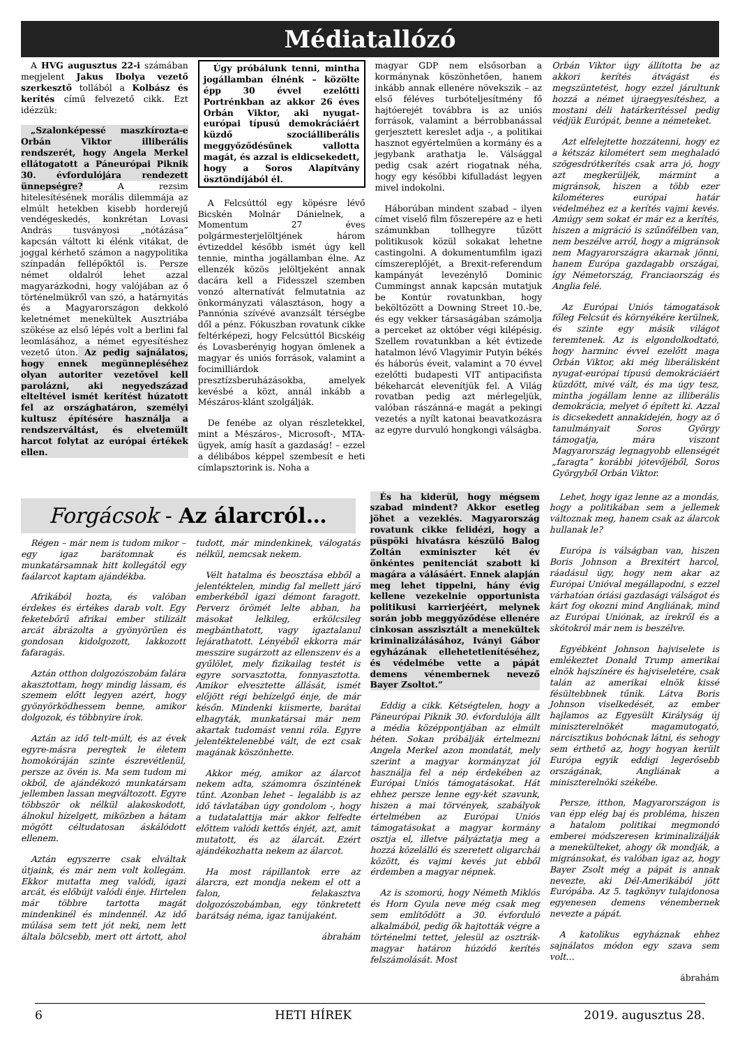Médiatallózó
A HVG augusztus 22-i számában megjelent Jakus Ibolya vezető szerkesztő tollából a Kolbász és kerítés című felvezető cikk. Ezt idézzük:
„Szalonképessé maszkírozta-e Orbán Viktor illiberális rendszerét, hogy Angela Merkel ellátogatott a Páneurópai Piknik 30. évfordulójára rendezett ünnepségre? A rezsim hitelesítésének morális dilemmája az elmúlt hetekben kisebb horderejű vendégeskedés, konkrétan Lovasi András tusványosi „nótázása” kapcsán váltott ki élénk vitákat, de joggal kérhető számon a nagypolitika színpadán fellépőktől is. Persze német oldalról lehet azzal magyarázkodni, hogy valójában az ő történelmükről van szó, a határnyitás és a Magyarországon dekkoló keletnémet menekültek Ausztriába szökése az első lépés volt a berlini fal leomlásához, a német egyesítéshez vezető úton. Az pedig sajnálatos, hogy ennek megünnepléséhez olyan autoriter vezetővel kell parolázni, aki negyedszázad elteltével ismét kerítést húzatott fel az országhatáron, személyi kultusz építésére használja a rendszerváltást, és elvetemült harcot folytat az európai értékek ellen.
Úgy próbálunk tenni, mintha jogállamban élnénk – közölte épp 30 évvel ezelőtti Portrénkban az akkor 26 éves Orbán Viktor, aki nyugat-európai típusú demokráciáért küzdő szociálliberális meggyőződésűnek vallotta magát, és azzal is eldicsekedett, hogy a Soros Alapítvány ösztöndíjából él.
A Felcsúttól egy köpésre lévő Bicskén Molnár Dánielnek, a Momentum 27 éves polgármesterjelöltjének három évtizeddel később ismét úgy kell tennie, mintha jogállamban élne. Az ellenzék közös jelöltjeként annak dacára kell a Fidesszel szemben vonzó alternatívát felmutatnia az önkormányzati választáson, hogy a Pannónia szívévé avanzsált térségbe dől a pénz. Fókuszban rovatunk cikke feltérképezi, hogy Felcsúttól Bicskéig és Lovasberényig hogyan ömlenek a magyar és uniós források, valamint a focimilliárdok presztízsberuházásokba, amelyek kevésbé a közt, annál inkább a Mészáros-klánt szolgálják.
De fenébe az olyan részletekkel, mint a Mészáros-, Microsoft-, MTA-ügyek, amíg hasít a gazdaság! – ezzel a délibábos képpel szembesít e heti címlapsztorink is. Noha a
magyar GDP nem elsősorban a kormánynak köszönhetően, hanem inkább annak ellenére növekszik – az első féléves turbóteljesítmény fő hajtóerejét továbbra is az uniós források, valamint a bérrobbanással gerjesztett kereslet adja -, a politikai hasznot egyértelműen a kormány és a jegybank arathatja le. Válsággal pedig csak azért riogatnak néha, hogy egy későbbi kifulladást legyen mivel indokolni.
Háborúban mindent szabad – ilyen címet viselő film főszerepére az e heti számunkban tollhegyre tűzött politikusok közül sokakat lehetne castingolni. A dokumentumfilm igazi címszereplőjét, a Brexit-referendum kampányát levezénylő Dominic Cummingst annak kapcsán mutatjuk be Kontúr rovatunkban, hogy beköltözött a Downing Street 10.-be, és egy vekker társaságában számolja a perceket az október végi kilépésig. Szellem rovatunkban a két évtizede hatalmon lévő Vlagyimir Putyin békés és háborús éveit, valamint a 70 évvel ezelőtti budapesti VIT antipacifista békeharcát elevenítjük fel. A Világ rovatban pedig azt mérlegeljük, valóban rászánná-e magát a pekingi vezetés a nyílt katonai beavatkozásra az egyre durvuló hongkongi válságba.
Orbán Viktor úgy állította be az akkori kerítés átvágást és megszüntetést, hogy ezzel járultunk hozzá a német újraegyesítéshez, a mostani déli határkerítéssel pedig védjük Európát, benne a németeket.
Azt elfelejtette hozzátenni, hogy ez a kétszáz kilométert sem meghaladó szögesdrótkerítés csak arra jó, hogy azt megkerüljék, mármint a migránsok, hiszen a több ezer kilométeres európai határ védelméhez ez a kerítés vajmi kevés. Amúgy sem sokat ér már ez a kerítés, hiszen a migráció is szűnőfélben van, nem beszélve arról, hogy a migránsok nem Magyarországra akarnak jönni, hanem Európa gazdagabb országai, így Németország, Franciaország és Anglia felé.
Az Európai Uniós támogatások főleg Felcsút és környékére kerülnek, és szinte egy másik világot teremtenek. Az is elgondolkodtató, hogy harminc évvel ezelőtt maga Orbán Viktor, aki még liberálisként nyugat-európai típusú demokráciáért küzdött, mivé vált, és ma úgy tesz, mintha jogállam lenne az illiberális demokrácia, melyet ő épített ki. Azzal is dicsekedett annakidején, hogy az ő tanulmányait Soros György támogatja, mára viszont Magyarország legnagyobb ellenségét „faragta” korábbi jótevőjéből, Soros Györgyből Orbán Viktor.
Forgácsok - Az álarcról…
Régen – már nem is tudom mikor – egy igaz barátomnak és munkatársamnak hitt kollegától egy faálarcot kaptam ajándékba.
Afrikából hozta, és valóban érdekes és értékes darab volt. Egy feketebőrű afrikai ember stilizált arcát ábrázolta a gyönyörűen és gondosan kidolgozott, lakkozott fafaragás.
Aztán otthon dolgozószobám falára akasztottam, hogy mindig lássam, és szemem előtt legyen azért, hogy gyönyörködhessem benne, amikor dolgozok, és többnyire írok.
Aztán az idő telt-múlt, és az évek egyre-másra peregtek le életem homokóráján szinte észrevétlenül, persze az övén is. Ma sem tudom mi okból, de ajándékozó munkatársam jellemben lassan megváltozott. Egyre többször ok nélkül alakoskodott, álnokul hízelgett, miközben a hátam mögött céltudatosan áskálódott ellenem.
Aztán egyszerre csak elváltak útjaink, és már nem volt kollegám. Ekkor mutatta meg valódi, igazi arcát, és előbújt valódi énje. Hirtelen már többre tartotta magát mindenkinél és mindennél. Az idő múlása sem tett jót neki, nem lett általa bölcsebb, mert ott ártott, ahol tudott, már mindenkinek, válogatás nélkül, nemcsak nekem.
Vélt hatalma és beosztása ebből a jelentéktelen, mindig fal mellett járó emberkéből igazi démont faragott. Perverz örömét lelte abban, ha másokat lelkileg, erkölcsileg megbánthatott, vagy igaztalanul lejárathatott. Lényéből ekkorra már messzire sugárzott az ellenszenv és a gyűlölet, mely fizikailag testét is egyre sorvasztotta, fonnyasztotta. Amikor elvesztette állását, ismét előjött régi behízelgő énje, de már későn. Mindenki kiismerte, barátai elhagyták, munkatársai már nem akartak tudomást venni róla. Egyre jelentéktelenebbé vált, de ezt csak magának köszönhette.
Akkor még, amikor az álarcot nekem adta, számomra őszintének tűnt. Azonban lehet – legalább is az idő távlatában úgy gondolom -, hogy a tudatalattija már akkor felfedte előttem valódi kettős énjét, azt, amit mutatott, és az álarcát. Ezért ajándékozhatta nekem az álarcot.
Ha most rápillantok erre az álarcra, ezt mondja nekem el ott a falon, felakasztva dolgozószobámban, egy tönkretett barátság néma, igaz tanújaként.
ábrahám
És ha kiderül, hogy mégsem szabad mindent? Akkor esetleg jöhet a vezeklés. Magyarország rovatunk cikke felidézi, hogy a püspöki hivatásra készülő Balog Zoltán exminiszter két év önkéntes penitenciát szabott ki magára a válásáért. Ennek alapján meg lehet tippelni, hány évig kellene vezekelnie opportunista politikusi karrierjéért, melynek során jobb meggyőződése ellenére cinkosan asszisztált a menekültek kriminalizálásához, Iványi Gábor egyházának ellehetetlenítéséhez, és védelmébe vette a pápát demens vénembernek nevező Bayer Zsoltot.”
Eddig a cikk. Kétségtelen, hogy a Páneurópai Piknik 30. évfordulója állt a média középpontjában az elmúlt héten. Sokan próbálják értelmezni Angela Merkel azon mondatát, mely szerint a magyar kormányzat jól használja fel a nép érdekében az Európai Uniós támogatásokat. Hát ehhez persze lenne egy-két szavunk, hiszen a mai törvények, szabályok értelmében az Európai Uniós támogatásokat a magyar kormány osztja el, illetve pályáztatja meg a hozzá közelálló és szeretett oligarchái között, és vajmi kevés jut ebből érdemben a magyar népnek.
Az is szomorú, hogy Németh Miklós és Horn Gyula neve még csak meg sem említődött a 30. évforduló alkalmából, pedig ők hajtották végre a történelmi tettet, jelesül az osztrák-magyar határon húzódó kerítés felszámolását. Most
Lehet, hogy igaz lenne az a mondás, hogy a politikában sem a jellemek változnak meg, hanem csak az álarcok hullanak le?
Európa is válságban van, hiszen Boris Johnson a Brexitért harcol, ráadásul úgy, hogy nem akar az Európai Unióval megállapodni, s ezzel várhatóan óriási gazdasági válságot és kárt fog okozni mind Angliának, mind az Európai Uniónak, az írekről és a skótokról már nem is beszélve.
Egyébként Johnson hajviselete is emlékeztet Donald Trump amerikai elnök hajszínére és hajviseletére, csak talán az amerikai elnök kissé fésültebbnek tűnik. Látva Boris Johnson viselkedését, az ember hajlamos az Egyesült Királyság új miniszterelnökét magamutogató, nárcisztikus bohócnak látni, és sehogy sem érthető az, hogy hogyan került Európa egyik eddigi legerősebb országának, Angliának a miniszterelnöki székébe.
Persze, itthon, Magyarországon is van épp elég baj és probléma, hiszen a hatalom politikai megmondó emberei módszeresen kriminalizálják a menekülteket, ahogy ők mondják, a migránsokat, és valóban igaz az, hogy Bayer Zsolt még a pápát is annak nevezte, aki Dél-Amerikából jött Európába. Az 5. tagkönyv tulajdonosa egyenesen demens vénembernek nevezte a pápát.
A katolikus egyháznak ehhez sajnálatos módon egy szava sem volt…
ábrahám
6 HETI HÍREK 2019. augusztus 28.